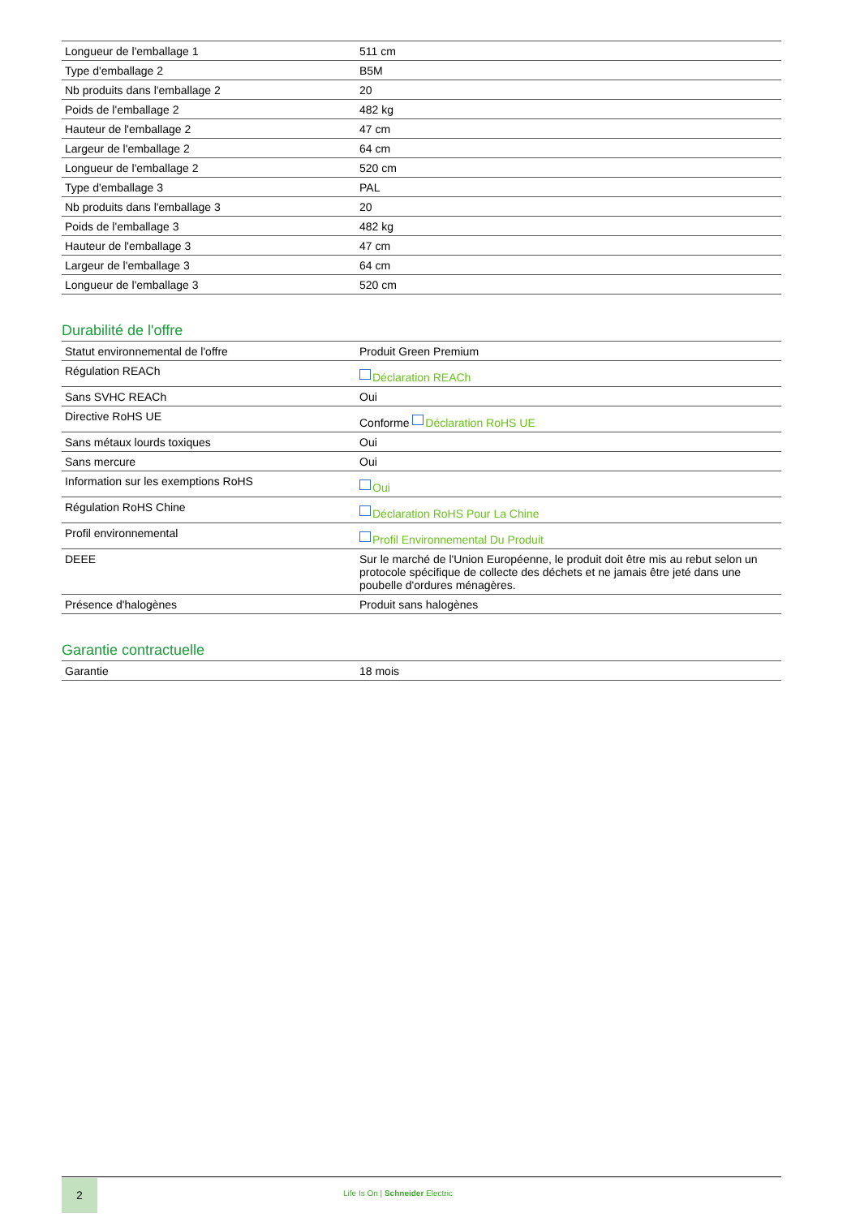| Longueur de l'emballage 1 | 511 cm |
| Type d'emballage 2 | B5M |
| Nb produits dans l'emballage 2 | 20 |
| Poids de l'emballage 2 | 482 kg |
| Hauteur de l'emballage 2 | 47 cm |
| Largeur de l'emballage 2 | 64 cm |
| Longueur de l'emballage 2 | 520 cm |
| Type d'emballage 3 | PAL |
| Nb produits dans l'emballage 3 | 20 |
| Poids de l'emballage 3 | 482 kg |
| Hauteur de l'emballage 3 | 47 cm |
| Largeur de l'emballage 3 | 64 cm |
| Longueur de l'emballage 3 | 520 cm |
Durabilité de l'offre
| Statut environnemental de l'offre | Produit Green Premium |
| Régulation REACh | Déclaration REACh |
| Sans SVHC REACh | Oui |
| Directive RoHS UE | Conforme Déclaration RoHS UE |
| Sans métaux lourds toxiques | Oui |
| Sans mercure | Oui |
| Information sur les exemptions RoHS | Oui |
| Régulation RoHS Chine | Déclaration RoHS Pour La Chine |
| Profil environnemental | Profil Environnemental Du Produit |
| DEEE | Sur le marché de l'Union Européenne, le produit doit être mis au rebut selon un protocole spécifique de collecte des déchets et ne jamais être jeté dans une poubelle d'ordures ménagères. |
| Présence d'halogènes | Produit sans halogènes |
Garantie contractuelle
| Garantie | 18 mois |
2
Life Is On | Schneider Electric